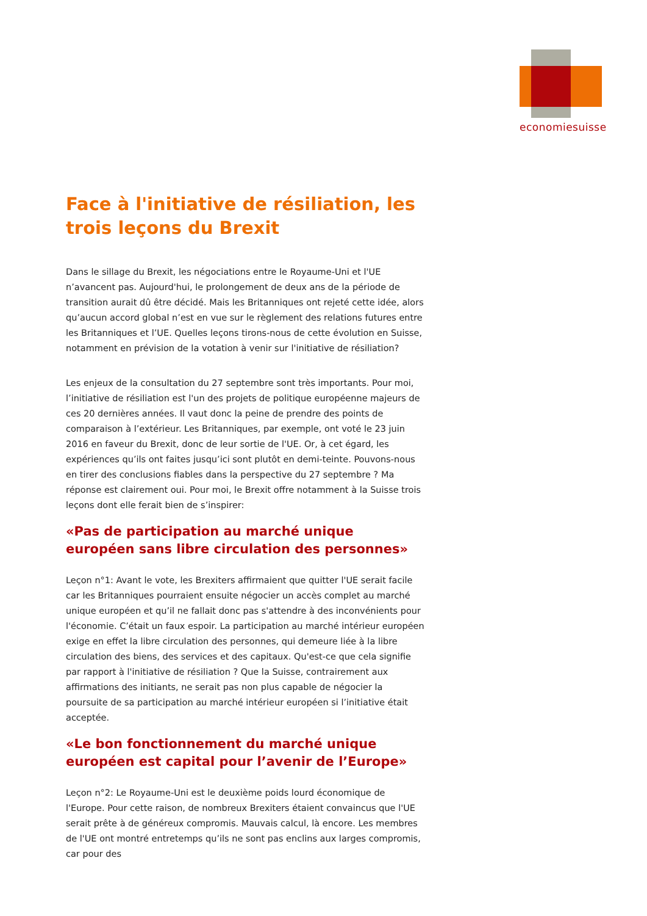economiesuisse
Face à l'initiative de résiliation, les trois leçons du Brexit
Dans le sillage du Brexit, les négociations entre le Royaume-Uni et l'UE n’avancent pas. Aujourd'hui, le prolongement de deux ans de la période de transition aurait dû être décidé. Mais les Britanniques ont rejeté cette idée, alors qu’aucun accord global n’est en vue sur le règlement des relations futures entre les Britanniques et l’UE. Quelles leçons tirons-nous de cette évolution en Suisse, notamment en prévision de la votation à venir sur l'initiative de résiliation?
Les enjeux de la consultation du 27 septembre sont très importants. Pour moi, l’initiative de résiliation est l'un des projets de politique européenne majeurs de ces 20 dernières années. Il vaut donc la peine de prendre des points de comparaison à l’extérieur. Les Britanniques, par exemple, ont voté le 23 juin 2016 en faveur du Brexit, donc de leur sortie de l'UE. Or, à cet égard, les expériences qu’ils ont faites jusqu’ici sont plutôt en demi-teinte. Pouvons-nous en tirer des conclusions fiables dans la perspective du 27 septembre ? Ma réponse est clairement oui. Pour moi, le Brexit offre notamment à la Suisse trois leçons dont elle ferait bien de s’inspirer:
«Pas de participation au marché unique européen sans libre circulation des personnes»
Leçon n°1: Avant le vote, les Brexiters affirmaient que quitter l'UE serait facile car les Britanniques pourraient ensuite négocier un accès complet au marché unique européen et qu’il ne fallait donc pas s'attendre à des inconvénients pour l'économie. C’était un faux espoir. La participation au marché intérieur européen exige en effet la libre circulation des personnes, qui demeure liée à la libre circulation des biens, des services et des capitaux. Qu'est-ce que cela signifie par rapport à l'initiative de résiliation ? Que la Suisse, contrairement aux affirmations des initiants, ne serait pas non plus capable de négocier la poursuite de sa participation au marché intérieur européen si l’initiative était acceptée.
«Le bon fonctionnement du marché unique européen est capital pour l’avenir de l’Europe»
Leçon n°2: Le Royaume-Uni est le deuxième poids lourd économique de l'Europe. Pour cette raison, de nombreux Brexiters étaient convaincus que l'UE serait prête à de généreux compromis. Mauvais calcul, là encore. Les membres de l'UE ont montré entretemps qu’ils ne sont pas enclins aux larges compromis, car pour des